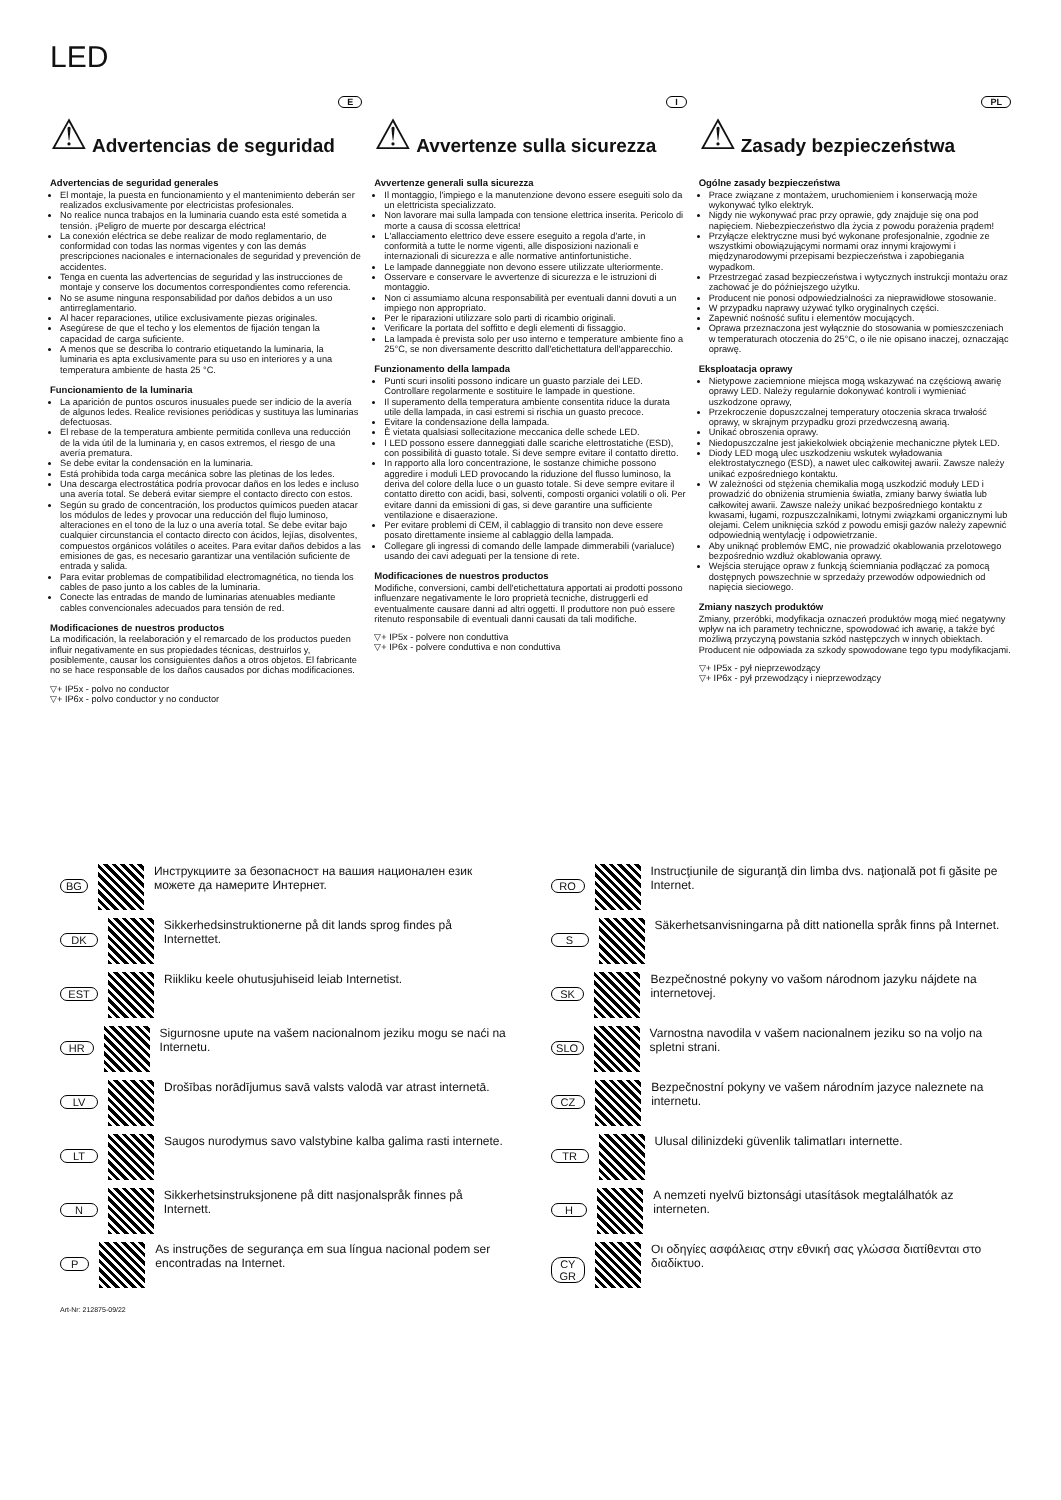LED
E
⚠ Advertencias de seguridad
Advertencias de seguridad generales
El montaje, la puesta en funcionamiento y el mantenimiento deberán ser realizados exclusivamente por electricistas profesionales.
No realice nunca trabajos en la luminaria cuando esta esté sometida a tensión. ¡Peligro de muerte por descarga eléctrica!
La conexión eléctrica se debe realizar de modo reglamentario, de conformidad con todas las normas vigentes y con las demás prescripciones nacionales e internacionales de seguridad y prevención de accidentes.
Tenga en cuenta las advertencias de seguridad y las instrucciones de montaje y conserve los documentos correspondientes como referencia.
No se asume ninguna responsabilidad por daños debidos a un uso antirreglamentario.
Al hacer reparaciones, utilice exclusivamente piezas originales.
Asegúrese de que el techo y los elementos de fijación tengan la capacidad de carga suficiente.
A menos que se describa lo contrario etiquetando la luminaria, la luminaria es apta exclusivamente para su uso en interiores y a una temperatura ambiente de hasta 25 °C.
Funcionamiento de la luminaria
La aparición de puntos oscuros inusuales puede ser indicio de la avería de algunos ledes. Realice revisiones periódicas y sustituya las luminarias defectuosas.
El rebase de la temperatura ambiente permitida conlleva una reducción de la vida útil de la luminaria y, en casos extremos, el riesgo de una avería prematura.
Se debe evitar la condensación en la luminaria.
Está prohibida toda carga mecánica sobre las pletinas de los ledes.
Una descarga electrostática podría provocar daños en los ledes e incluso una avería total. Se deberá evitar siempre el contacto directo con estos.
Según su grado de concentración, los productos químicos pueden atacar los módulos de ledes y provocar una reducción del flujo luminoso, alteraciones en el tono de la luz o una avería total. Se debe evitar bajo cualquier circunstancia el contacto directo con ácidos, lejías, disolventes, compuestos orgánicos volátiles o aceites. Para evitar daños debidos a las emisiones de gas, es necesario garantizar una ventilación suficiente de entrada y salida.
Para evitar problemas de compatibilidad electromagnética, no tienda los cables de paso junto a los cables de la luminaria.
Conecte las entradas de mando de luminarias atenuables mediante cables convencionales adecuados para tensión de red.
Modificaciones de nuestros productos
La modificación, la reelaboración y el remarcado de los productos pueden influir negativamente en sus propiedades técnicas, destruirlos y, posiblemente, causar los consiguientes daños a otros objetos. El fabricante no se hace responsable de los daños causados por dichas modificaciones.
▽+ IP5x - polvo no conductor
▽+ IP6x - polvo conductor y no conductor
I
⚠ Avvertenze sulla sicurezza
Avvertenze generali sulla sicurezza
Il montaggio, l'impiego e la manutenzione devono essere eseguiti solo da un elettricista specializzato.
Non lavorare mai sulla lampada con tensione elettrica inserita. Pericolo di morte a causa di scossa elettrica!
L'allacciamento elettrico deve essere eseguito a regola d'arte, in conformità a tutte le norme vigenti, alle disposizioni nazionali e internazionali di sicurezza e alle normative antinfortunistiche.
Le lampade danneggiate non devono essere utilizzate ulteriormente.
Osservare e conservare le avvertenze di sicurezza e le istruzioni di montaggio.
Non ci assumiamo alcuna responsabilità per eventuali danni dovuti a un impiego non appropriato.
Per le riparazioni utilizzare solo parti di ricambio originali.
Verificare la portata del soffitto e degli elementi di fissaggio.
La lampada è prevista solo per uso interno e temperature ambiente fino a 25°C, se non diversamente descritto dall'etichettatura dell'apparecchio.
Funzionamento della lampada
Punti scuri insoliti possono indicare un guasto parziale dei LED. Controllare regolarmente e sostituire le lampade in questione.
Il superamento della temperatura ambiente consentita riduce la durata utile della lampada, in casi estremi si rischia un guasto precoce.
Evitare la condensazione della lampada.
È vietata qualsiasi sollecitazione meccanica delle schede LED.
I LED possono essere danneggiati dalle scariche elettrostatiche (ESD), con possibilità di guasto totale. Si deve sempre evitare il contatto diretto.
In rapporto alla loro concentrazione, le sostanze chimiche possono aggredire i moduli LED provocando la riduzione del flusso luminoso, la deriva del colore della luce o un guasto totale. Si deve sempre evitare il contatto diretto con acidi, basi, solventi, composti organici volatili o oli. Per evitare danni da emissioni di gas, si deve garantire una sufficiente ventilazione e disaerazione.
Per evitare problemi di CEM, il cablaggio di transito non deve essere posato direttamente insieme al cablaggio della lampada.
Collegare gli ingressi di comando delle lampade dimmerabili (varialuce) usando dei cavi adeguati per la tensione di rete.
Modificaciones de nuestros productos
Modifiche, conversioni, cambi dell'etichettatura apportati ai prodotti possono influenzare negativamente le loro proprietà tecniche, distruggerli ed eventualmente causare danni ad altri oggetti. Il produttore non può essere ritenuto responsabile di eventuali danni causati da tali modifiche.
▽+ IP5x - polvere non conduttiva
▽+ IP6x - polvere conduttiva e non conduttiva
PL
⚠ Zasady bezpieczeństwa
Ogólne zasady bezpieczeństwa
Prace związane z montażem, uruchomieniem i konserwacją może wykonywać tylko elektryk.
Nigdy nie wykonywać prac przy oprawie, gdy znajduje się ona pod napięciem. Niebezpieczeństwo dla życia z powodu porażenia prądem!
Przyłącze elektryczne musi być wykonane profesjonalnie, zgodnie ze wszystkimi obowiązującymi normami oraz innymi krajowymi i międzynarodowymi przepisami bezpieczeństwa i zapobiegania wypadkom.
Przestrzegać zasad bezpieczeństwa i wytycznych instrukcji montażu oraz zachować je do późniejszego użytku.
Producent nie ponosi odpowiedzialności za nieprawidłowe stosowanie.
W przypadku naprawy używać tylko oryginalnych części.
Zapewnić nośność sufitu i elementów mocujących.
Oprawa przeznaczona jest wyłącznie do stosowania w pomieszczeniach w temperaturach otoczenia do 25°C, o ile nie opisano inaczej, oznaczając oprawę.
Eksploatacja oprawy
Nietypowe zaciemnione miejsca mogą wskazywać na częściową awarię oprawy LED. Należy regularnie dokonywać kontroli i wymieniać uszkodzone oprawy,
Przekroczenie dopuszczalnej temperatury otoczenia skraca trwałość oprawy, w skrajnym przypadku grozi przedwczesną awarią.
Unikać obroszenia oprawy.
Niedopuszczalne jest jakiekolwiek obciążenie mechaniczne płytek LED.
Diody LED mogą ulec uszkodzeniu wskutek wyładowania elektrostatycznego (ESD), a nawet ulec całkowitej awarii. Zawsze należy unikać ezpośredniego kontaktu.
W zależności od stężenia chemikalia mogą uszkodzić moduły LED i prowadzić do obniżenia strumienia światła, zmiany barwy światła lub całkowitej awarii. Zawsze należy unikać bezpośredniego kontaktu z kwasami, ługami, rozpuszczalnikami, lotnymi związkami organicznymi lub olejami. Celem uniknięcia szkód z powodu emisji gazów należy zapewnić odpowiednią wentylację i odpowietrzanie.
Aby uniknąć problemów EMC, nie prowadzić okablowania przelotowego bezpośrednio wzdłuż okablowania oprawy.
Wejścia sterujące opraw z funkcją ściemniania podłączać za pomocą dostępnych powszechnie w sprzedaży przewodów odpowiednich od napięcia sieciowego.
Zmiany naszych produktów
Zmiany, przeróbki, modyfikacja oznaczeń produktów mogą mieć negatywny wpływ na ich parametry techniczne, spowodować ich awarię, a także być możliwą przyczyną powstania szkód następczych w innych obiektach. Producent nie odpowiada za szkody spowodowane tego typu modyfikacjami.
▽+ IP5x - pył nieprzewodzący
▽+ IP6x - pył przewodzący i nieprzewodzący
BG Инструкциите за безопасност на вашия национален език можете да намерите Интернет.
DK Sikkerhedsinstruktionerne på dit lands sprog findes på Internettet.
EST Riikliku keele ohutusjuhiseid leiab Internetist.
HR Sigurnosne upute na vašem nacionalnom jeziku mogu se naći na Internetu.
LV Drošības norādījumus savā valsts valodā var atrast internetā.
LT Saugos nurodymus savo valstybine kalba galima rasti internete.
N Sikkerhetsinstruksjonene på ditt nasjonalspråk finnes på Internett.
P As instruções de segurança em sua língua nacional podem ser encontradas na Internet.
RO Instrucţiunile de siguranţă din limba dvs. naţională pot fi găsite pe Internet.
S Säkerhetsanvisningarna på ditt nationella språk finns på Internet.
SK Bezpečnostné pokyny vo vašom národnom jazyku nájdete na internetovej.
SLO Varnostna navodila v vašem nacionalnem jeziku so na voljo na spletni strani.
CZ Bezpečnostní pokyny ve vašem národním jazyce naleznete na internetu.
TR Ulusal dilinizdeki güvenlik talimatları internette.
H A nemzeti nyelvű biztonsági utasítások megtalálhatók az interneten.
CY GR Οι οδηγίες ασφάλειας στην εθνική σας γλώσσα διατίθενται στο διαδίκτυο.
Art-Nr: 212875-09/22